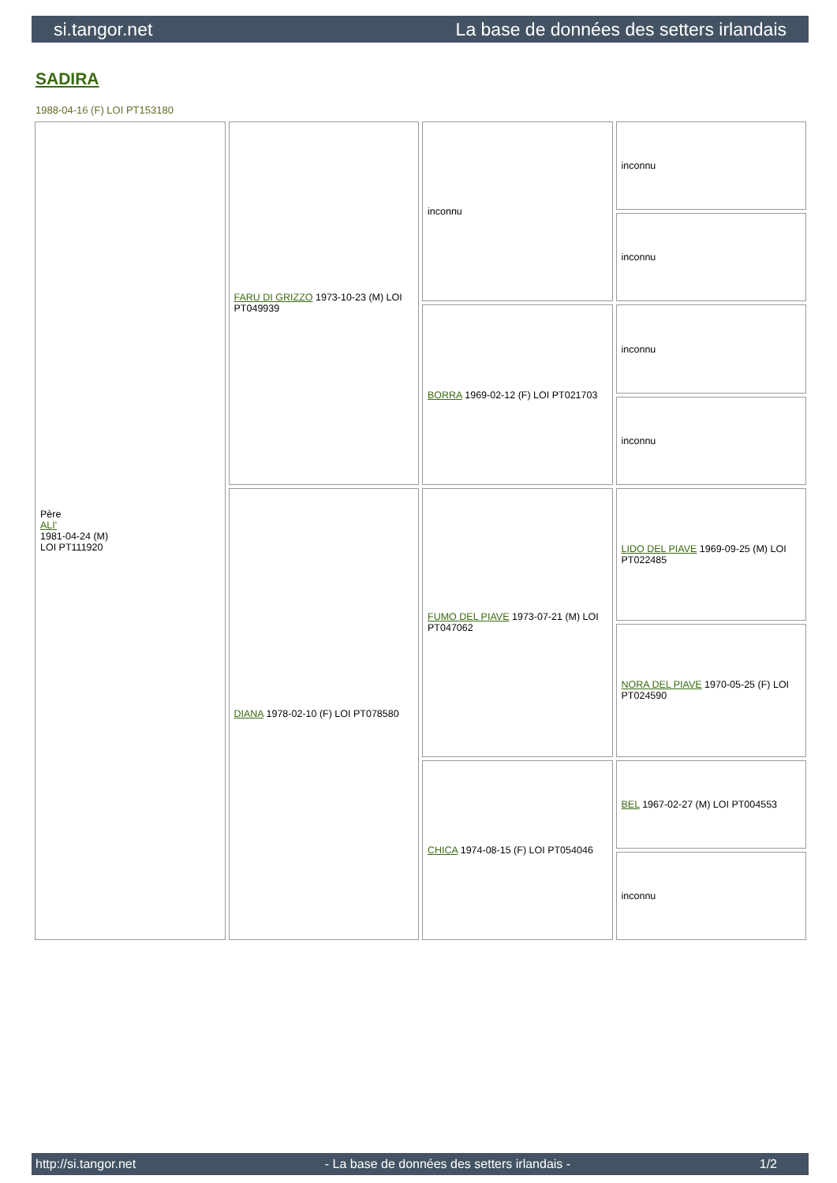si.tangor.net La base de données des setters irlandais
SADIRA
1988-04-16 (F) LOI PT153180
| Père ALI' 1981-04-24 (M) LOI PT111920 | FARU DI GRIZZO 1973-10-23 (M) LOI PT049939 | inconnu | inconnu |
| | | | inconnu |
| | | BORRA 1969-02-12 (F) LOI PT021703 | inconnu |
| | | | inconnu |
| | DIANA 1978-02-10 (F) LOI PT078580 | FUMO DEL PIAVE 1973-07-21 (M) LOI PT047062 | LIDO DEL PIAVE 1969-09-25 (M) LOI PT022485 |
| | | | NORA DEL PIAVE 1970-05-25 (F) LOI PT024590 |
| | | CHICA 1974-08-15 (F) LOI PT054046 | BEL 1967-02-27 (M) LOI PT004553 |
| | | | inconnu |
http://si.tangor.net - La base de données des setters irlandais - 1/2